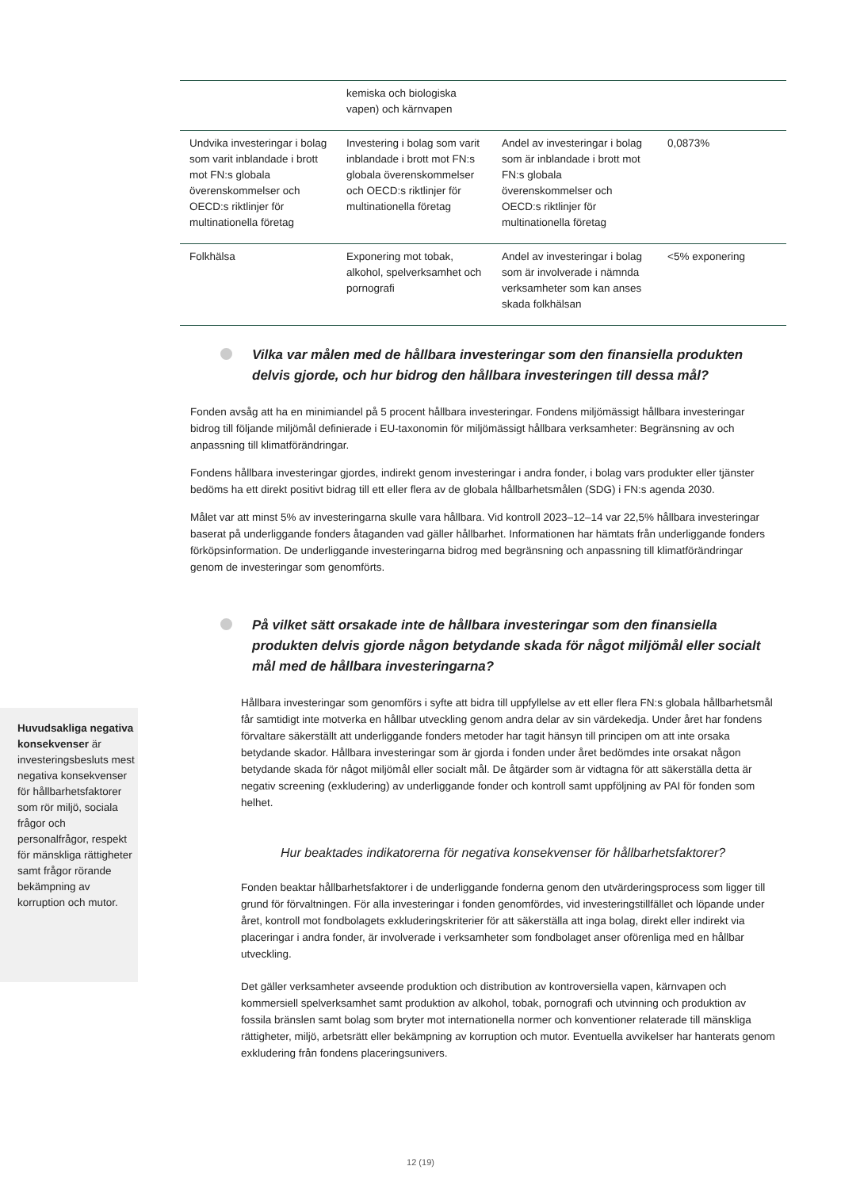| | kemiska och biologiska vapen) och kärnvapen | | |
| Undvika investeringar i bolag som varit inblandade i brott mot FN:s globala överenskommelser och OECD:s riktlinjer för multinationella företag | Investering i bolag som varit inblandade i brott mot FN:s globala överenskommelser och OECD:s riktlinjer för multinationella företag | Andel av investeringar i bolag som är inblandade i brott mot FN:s globala överenskommelser och OECD:s riktlinjer för multinationella företag | 0,0873% |
| Folkhälsa | Exponering mot tobak, alkohol, spelverksamhet och pornografi | Andel av investeringar i bolag som är involverade i nämnda verksamheter som kan anses skada folkhälsan | <5% exponering |
Vilka var målen med de hållbara investeringar som den finansiella produkten delvis gjorde, och hur bidrog den hållbara investeringen till dessa mål?
Fonden avsåg att ha en minimiandel på 5 procent hållbara investeringar. Fondens miljömässigt hållbara investeringar bidrog till följande miljömål definierade i EU-taxonomin för miljömässigt hållbara verksamheter: Begränsning av och anpassning till klimatförändringar.
Fondens hållbara investeringar gjordes, indirekt genom investeringar i andra fonder, i bolag vars produkter eller tjänster bedöms ha ett direkt positivt bidrag till ett eller flera av de globala hållbarhetsmålen (SDG) i FN:s agenda 2030.
Målet var att minst 5% av investeringarna skulle vara hållbara. Vid kontroll 2023–12–14 var 22,5% hållbara investeringar baserat på underliggande fonders åtaganden vad gäller hållbarhet. Informationen har hämtats från underliggande fonders förköpsinformation. De underliggande investeringarna bidrog med begränsning och anpassning till klimatförändringar genom de investeringar som genomförts.
På vilket sätt orsakade inte de hållbara investeringar som den finansiella produkten delvis gjorde någon betydande skada för något miljömål eller socialt mål med de hållbara investeringarna?
Hållbara investeringar som genomförs i syfte att bidra till uppfyllelse av ett eller flera FN:s globala hållbarhetsmål får samtidigt inte motverka en hållbar utveckling genom andra delar av sin värdekedja. Under året har fondens förvaltare säkerställt att underliggande fonders metoder har tagit hänsyn till principen om att inte orsaka betydande skador. Hållbara investeringar som är gjorda i fonden under året bedömdes inte orsakat någon betydande skada för något miljömål eller socialt mål. De åtgärder som är vidtagna för att säkerställa detta är negativ screening (exkludering) av underliggande fonder och kontroll samt uppföljning av PAI för fonden som helhet.
Hur beaktades indikatorerna för negativa konsekvenser för hållbarhetsfaktorer?
Fonden beaktar hållbarhetsfaktorer i de underliggande fonderna genom den utvärderingsprocess som ligger till grund för förvaltningen. För alla investeringar i fonden genomfördes, vid investeringstillfället och löpande under året, kontroll mot fondbolagets exkluderingskriterier för att säkerställa att inga bolag, direkt eller indirekt via placeringar i andra fonder, är involverade i verksamheter som fondbolaget anser oförenliga med en hållbar utveckling.
Det gäller verksamheter avseende produktion och distribution av kontroversiella vapen, kärnvapen och kommersiell spelverksamhet samt produktion av alkohol, tobak, pornografi och utvinning och produktion av fossila bränslen samt bolag som bryter mot internationella normer och konventioner relaterade till mänskliga rättigheter, miljö, arbetsrätt eller bekämpning av korruption och mutor. Eventuella avvikelser har hanterats genom exkludering från fondens placeringsunivers.
Huvudsakliga negativa konsekvenser är investeringsbesluts mest negativa konsekvenser för hållbarhetsfaktorer som rör miljö, sociala frågor och personalfrågor, respekt för mänskliga rättigheter samt frågor rörande bekämpning av korruption och mutor.
12 (19)